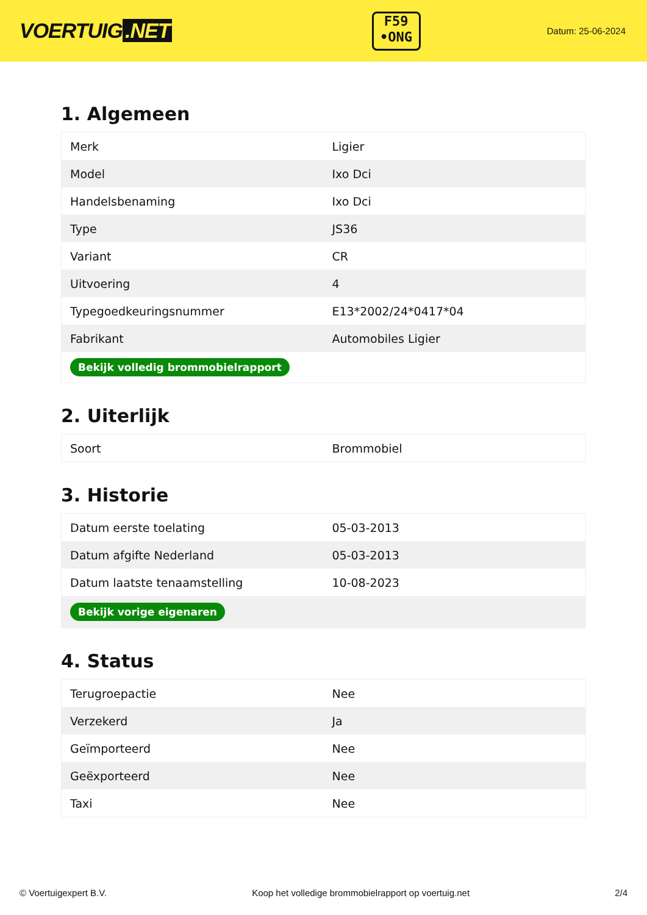VOERTUIG.NET
F59
•ONG
Datum: 25-06-2024
1. Algemeen
| Merk | Ligier |
| Model | Ixo Dci |
| Handelsbenaming | Ixo Dci |
| Type | JS36 |
| Variant | CR |
| Uitvoering | 4 |
| Typegoedkeuringsnummer | E13*2002/24*0417*04 |
| Fabrikant | Automobiles Ligier |
| Bekijk volledig brommobielrapport | |
2. Uiterlijk
| Soort | Brommobiel |
3. Historie
| Datum eerste toelating | 05-03-2013 |
| Datum afgifte Nederland | 05-03-2013 |
| Datum laatste tenaamstelling | 10-08-2023 |
| Bekijk vorige eigenaren | |
4. Status
| Terugroepactie | Nee |
| Verzekerd | Ja |
| Geïmporteerd | Nee |
| Geëxporteerd | Nee |
| Taxi | Nee |
© Voertuigexpert B.V. Koop het volledige brommobielrapport op voertuig.net 2/4